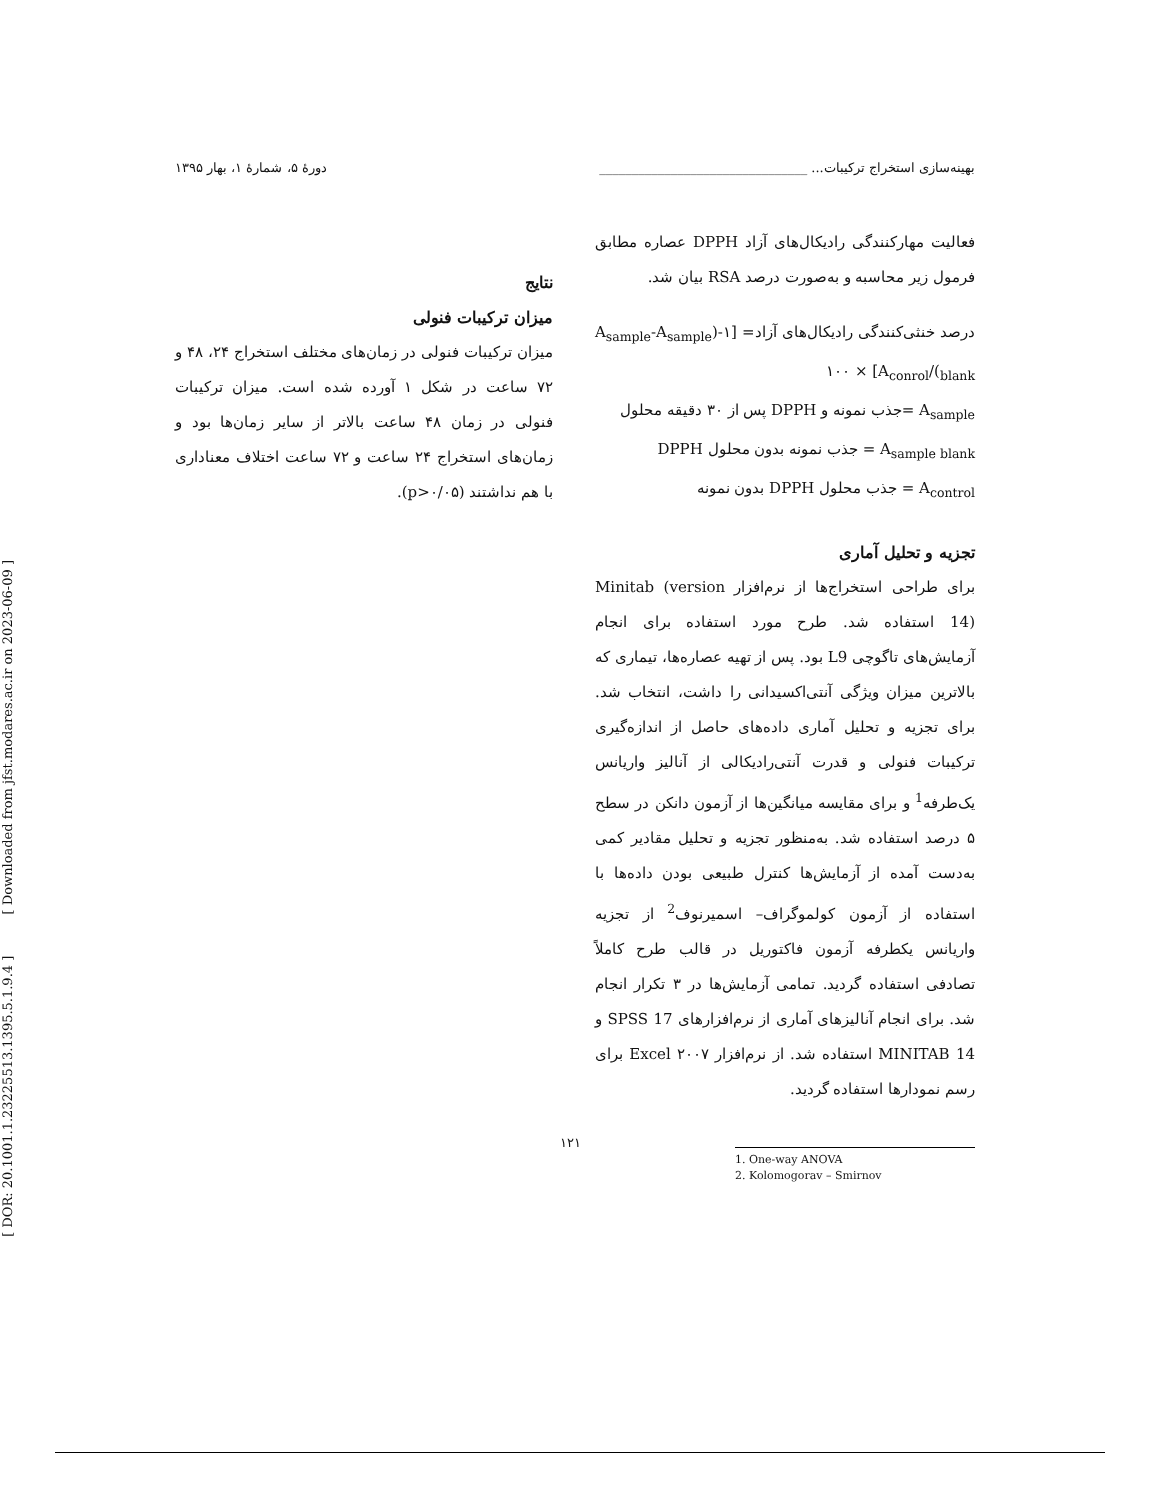بهینه‌سازی استخراج ترکیبات... ________________________________ دورهٔ ۵، شمارهٔ ۱، بهار ۱۳۹۵
فعالیت مهارکنندگی رادیکال‌های آزاد DPPH عصاره مطابق فرمول زیر محاسبه و به‌صورت درصد RSA بیان شد.
درصد خنثی‌کنندگی رادیکال‌های آزاد= [۱-(A<sub>sample</sub>-A<sub>sample blank</sub>)/A<sub>conrol</sub>] × ۱۰۰
A<sub>sample</sub> =جذب نمونه و DPPH پس از ۳۰ دقیقه محلول
A<sub>sample blank</sub> = جذب نمونه بدون محلول DPPH
A<sub>control</sub> = جذب محلول DPPH بدون نمونه
تجزیه و تحلیل آماری
برای طراحی استخراج‌ها از نرم‌افزار Minitab (version 14) استفاده شد. طرح مورد استفاده برای انجام آزمایش‌های تاگوچی L9 بود. پس از تهیه عصاره‌ها، تیماری که بالاترین میزان ویژگی آنتی‌اکسیدانی را داشت، انتخاب شد. برای تجزیه و تحلیل آماری داده‌های حاصل از اندازه‌گیری ترکیبات فنولی و قدرت آنتی‌رادیکالی از آنالیز واریانس یک‌طرفه<sup>1</sup> و برای مقایسه میانگین‌ها از آزمون دانکن در سطح ۵ درصد استفاده شد. به‌منظور تجزیه و تحلیل مقادیر کمی به‌دست آمده از آزمایش‌ها کنترل طبیعی بودن داده‌ها با استفاده از آزمون کولموگراف– اسمیرنوف<sup>2</sup> از تجزیه واریانس یکطرفه آزمون فاکتوریل در قالب طرح کاملاً تصادفی استفاده گردید. تمامی آزمایش‌ها در ۳ تکرار انجام شد. برای انجام آنالیزهای آماری از نرم‌افزارهای SPSS 17 و MINITAB 14 استفاده شد. از نرم‌افزار Excel ۲۰۰۷ برای رسم نمودارها استفاده گردید.
1. One-way ANOVA
2. Kolomogorav – Smirnov
نتایج
میزان ترکیبات فنولی
میزان ترکیبات فنولی در زمان‌های مختلف استخراج ۲۴، ۴۸ و ۷۲ ساعت در شکل ۱ آورده شده است. میزان ترکیبات فنولی در زمان ۴۸ ساعت بالاتر از سایر زمان‌ها بود و زمان‌های استخراج ۲۴ ساعت و ۷۲ ساعت اختلاف معناداری با هم نداشتند (p>۰/۰۵).
۱۲۱
[ DOR: 20.1001.1.23225513.1395.5.1.9.4 ] [ Downloaded from jfst.modares.ac.ir on 2023-06-09 ]